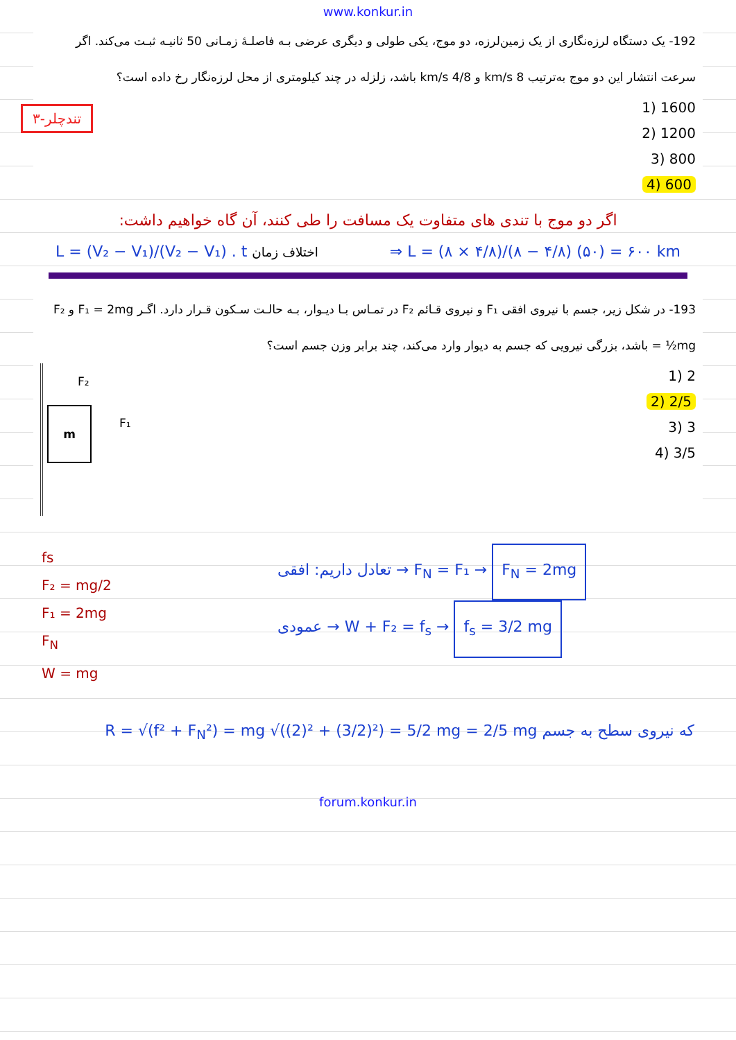www.konkur.in
192- یک دستگاه لرزه‌نگاری از یک زمین‌لرزه، دو موج، یکی طولی و دیگری عرضی بـه فاصلـهٔ زمـانی 50 ثانیـه ثبـت می‌کند. اگر سرعت انتشار این دو موج به‌ترتیب 8 km/s و 4/8 km/s باشد، زلزله در چند کیلومتری از محل لرزه‌نگار رخ داده است؟
1600 (1
1200 (2
800 (3
600 (4
۳-تندچلر
اگر دو موج با تندی های متفاوت یک مسافت را طی کنند، آن گاه خواهیم داشت:
L = (V₂ − V₁)/(V₂ − V₁) . t اختلاف زمان ⇒ L = (۸ × ۴/۸)/(۸ − ۴/۸) (۵۰) = ۶۰۰ km
193- در شکل زیر، جسم با نیروی افقی F₁ و نیروی قـائم F₂ در تمـاس بـا دیـوار، بـه حالـت سـکون قـرار دارد. اگـر F₁ = 2mg و F₂ = ½mg باشد، بزرگی نیرویی که جسم به دیوار وارد می‌کند، چند برابر وزن جسم است؟
2 (1
2/5 (2
3 (3
3/5 (4
m
F₂
F₁
fs
F₂ = mg/2
F₁ = 2mg
F<sub>N</sub>
W = mg
تعادل داریم: افقی → F<sub>N</sub> = F₁ → F<sub>N</sub> = 2mg
عمودی → W + F₂ = f<sub>s</sub> → f<sub>s</sub> = 3/2 mg
R = √(f² + F<sub>N</sub>²) = mg √((2)² + (3/2)²) = 5/2 mg = 2/5 mg که نیروی سطح به جسم
forum.konkur.in